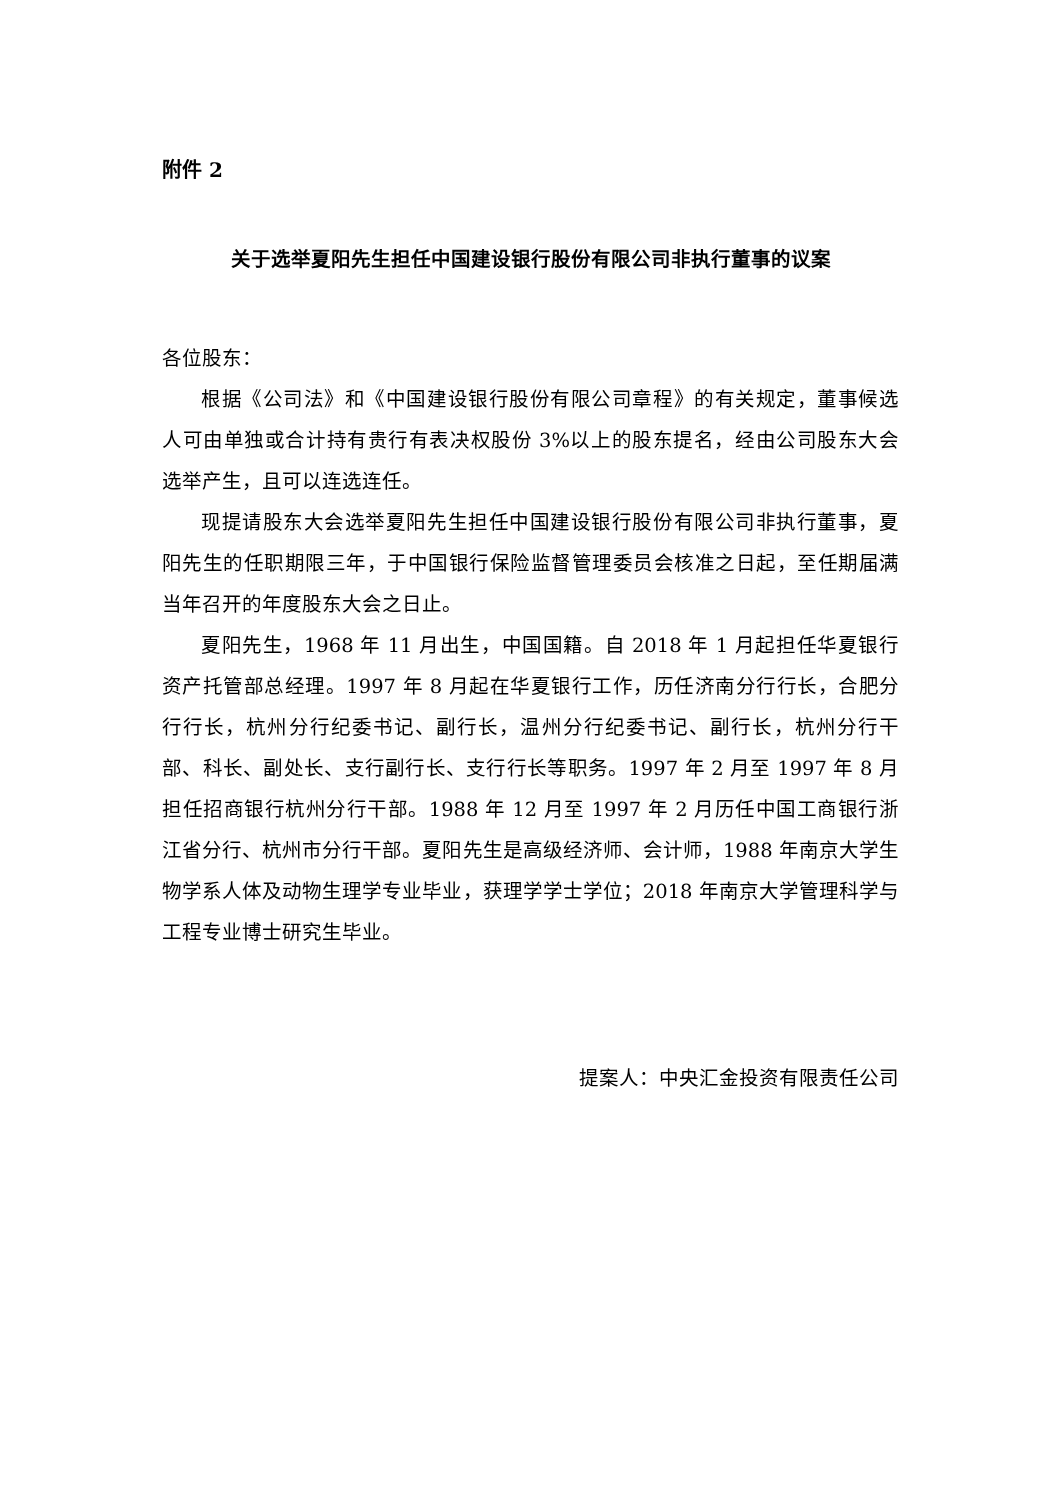附件 2
关于选举夏阳先生担任中国建设银行股份有限公司非执行董事的议案
各位股东：
根据《公司法》和《中国建设银行股份有限公司章程》的有关规定，董事候选人可由单独或合计持有贵行有表决权股份 3%以上的股东提名，经由公司股东大会选举产生，且可以连选连任。
现提请股东大会选举夏阳先生担任中国建设银行股份有限公司非执行董事，夏阳先生的任职期限三年，于中国银行保险监督管理委员会核准之日起，至任期届满当年召开的年度股东大会之日止。
夏阳先生，1968 年 11 月出生，中国国籍。自 2018 年 1 月起担任华夏银行资产托管部总经理。1997 年 8 月起在华夏银行工作，历任济南分行行长，合肥分行行长，杭州分行纪委书记、副行长，温州分行纪委书记、副行长，杭州分行干部、科长、副处长、支行副行长、支行行长等职务。1997 年 2 月至 1997 年 8 月担任招商银行杭州分行干部。1988 年 12 月至 1997 年 2 月历任中国工商银行浙江省分行、杭州市分行干部。夏阳先生是高级经济师、会计师，1988 年南京大学生物学系人体及动物生理学专业毕业，获理学学士学位；2018 年南京大学管理科学与工程专业博士研究生毕业。
提案人：中央汇金投资有限责任公司